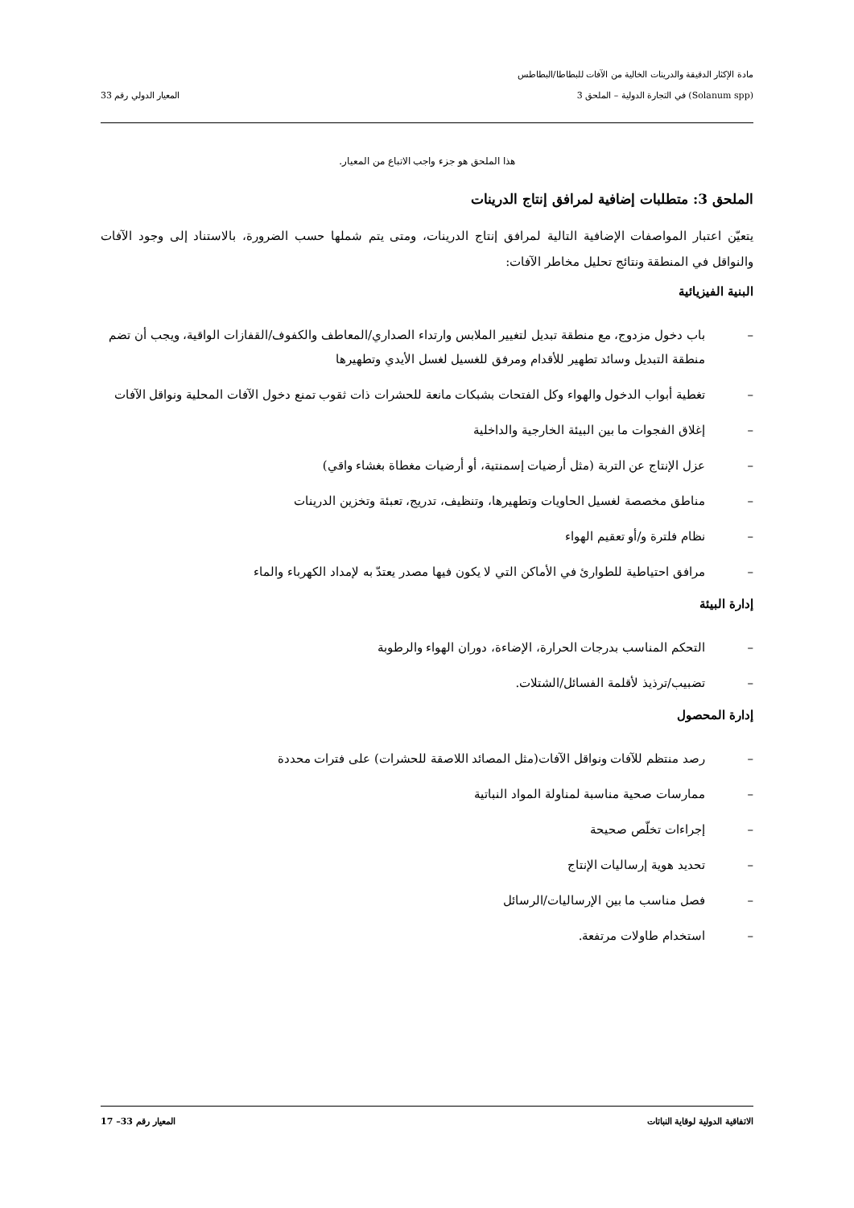مادة الإكثار الدقيقة والدرينات الخالية من الآفات للبطاطا/البطاطس
(Solanum spp) في التجارة الدولية – الملحق 3
المعيار الدولي رقم 33
هذا الملحق هو جزء واجب الاتباع من المعيار.
الملحق 3: متطلبات إضافية لمرافق إنتاج الدرينات
يتعيّن اعتبار المواصفات الإضافية التالية لمرافق إنتاج الدرينات، ومتى يتم شملها حسب الضرورة، بالاستناد إلى وجود الآفات والنواقل في المنطقة ونتائج تحليل مخاطر الآفات:
البنية الفيزيائية
– باب دخول مزدوج، مع منطقة تبديل لتغيير الملابس وارتداء الصداري/المعاطف والكفوف/القفازات الواقية، ويجب أن تضم منطقة التبديل وسائد تطهير للأقدام ومرفق للغسيل لغسل الأيدي وتطهيرها
– تغطية أبواب الدخول والهواء وكل الفتحات بشبكات مانعة للحشرات ذات ثقوب تمنع دخول الآفات المحلية ونواقل الآفات
– إغلاق الفجوات ما بين البيئة الخارجية والداخلية
– عزل الإنتاج عن التربة (مثل أرضيات إسمنتية، أو أرضيات مغطاة بغشاء واقي)
– مناطق مخصصة لغسيل الحاويات وتطهيرها، وتنظيف، تدريج، تعبئة وتخزين الدرينات
– نظام فلترة و/أو تعقيم الهواء
– مرافق احتياطية للطوارئ في الأماكن التي لا يكون فيها مصدر يعتدّ به لإمداد الكهرباء والماء
إدارة البيئة
– التحكم المناسب بدرجات الحرارة، الإضاءة، دوران الهواء والرطوبة
– تضبيب/ترذيذ لأقلمة الفسائل/الشتلات.
إدارة المحصول
– رصد منتظم للآفات ونواقل الآفات(مثل المصائد اللاصقة للحشرات) على فترات محددة
– ممارسات صحية مناسبة لمناولة المواد النباتية
– إجراءات تخلّص صحيحة
– تحديد هوية إرساليات الإنتاج
– فصل مناسب ما بين الإرساليات/الرسائل
– استخدام طاولات مرتفعة.
الاتفاقية الدولية لوقاية النباتات
المعيار رقم 33– 17